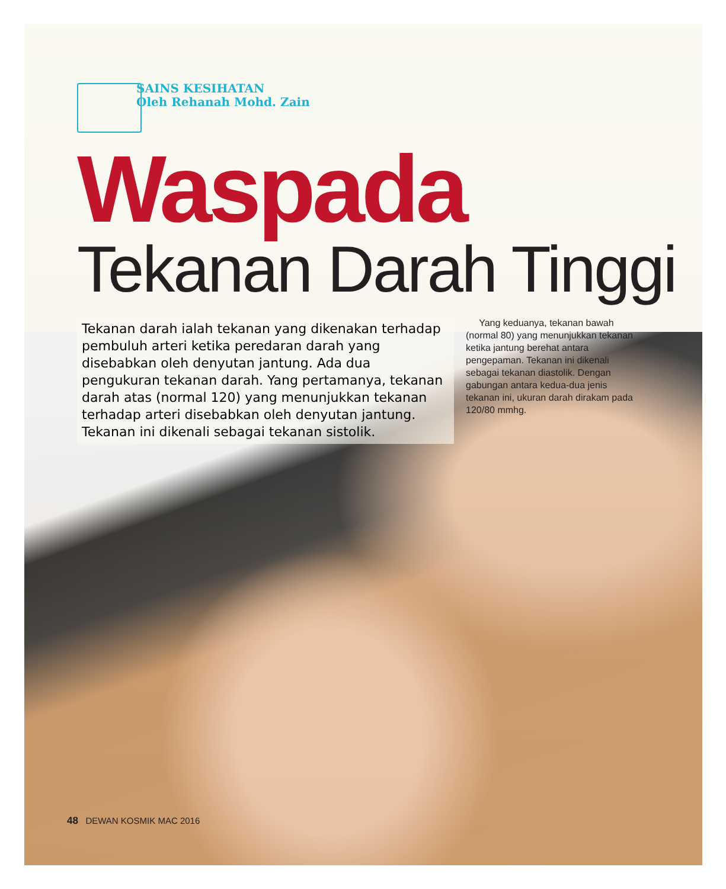SAINS KESIHATAN
Oleh Rehanah Mohd. Zain
Waspada
Tekanan Darah Tinggi
Tekanan darah ialah tekanan yang dikenakan terhadap pembuluh arteri ketika peredaran darah yang disebabkan oleh denyutan jantung. Ada dua pengukuran tekanan darah. Yang pertamanya, tekanan darah atas (normal 120) yang menunjukkan tekanan terhadap arteri disebabkan oleh denyutan jantung. Tekanan ini dikenali sebagai tekanan sistolik.
Yang keduanya, tekanan bawah (normal 80) yang menunjukkan tekanan ketika jantung berehat antara pengepaman. Tekanan ini dikenali sebagai tekanan diastolik. Dengan gabungan antara kedua-dua jenis tekanan ini, ukuran darah dirakam pada 120/80 mmhg.
48 DEWAN KOSMIK MAC 2016